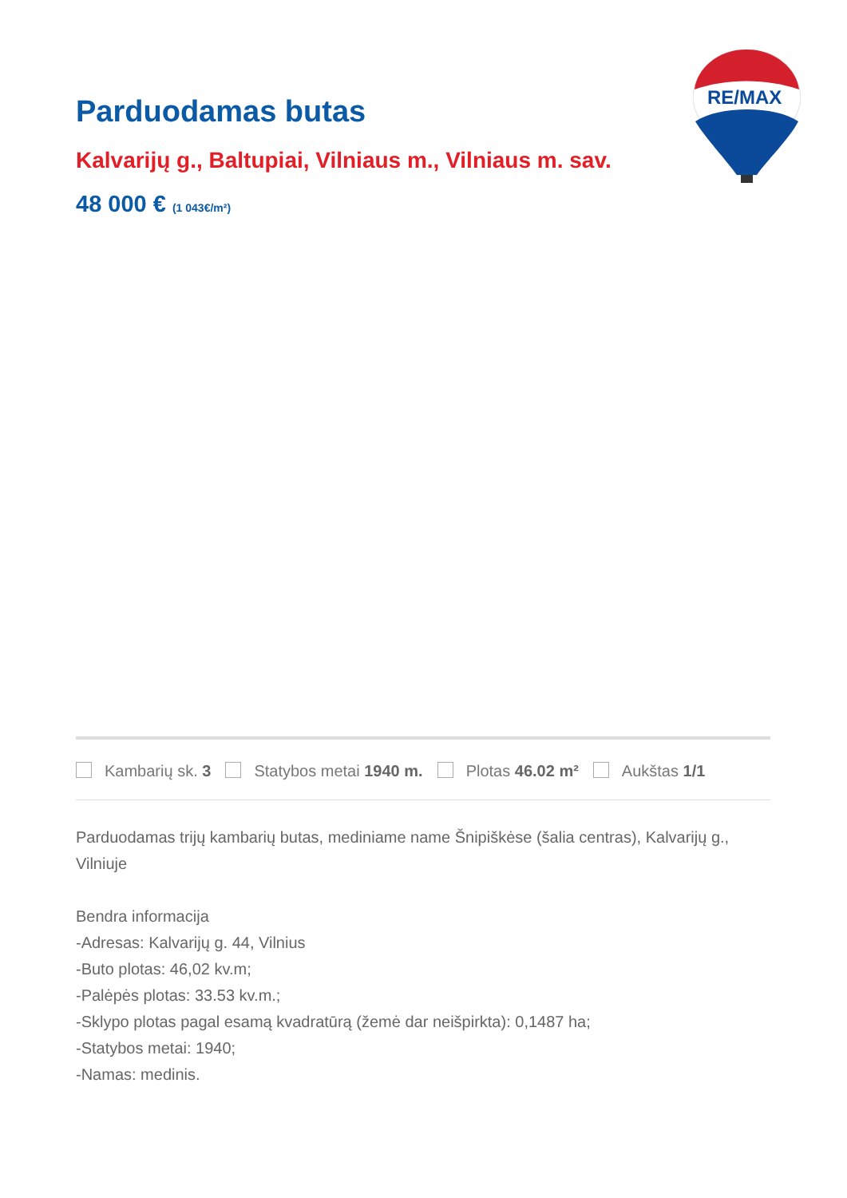Parduodamas butas
Kalvarijų g., Baltupiai, Vilniaus m., Vilniaus m. sav.
48 000 € (1 043€/m²)
RE/MAX
Kambarių sk. 3 Statybos metai 1940 m. Plotas 46.02 m² Aukštas 1/1
Parduodamas trijų kambarių butas, mediniame name Šnipiškėse (šalia centras), Kalvarijų g., Vilniuje
Bendra informacija
-Adresas: Kalvarijų g. 44, Vilnius
-Buto plotas: 46,02 kv.m;
-Palėpės plotas: 33.53 kv.m.;
-Sklypo plotas pagal esamą kvadratūrą (žemė dar neišpirkta): 0,1487 ha;
-Statybos metai: 1940;
-Namas: medinis.